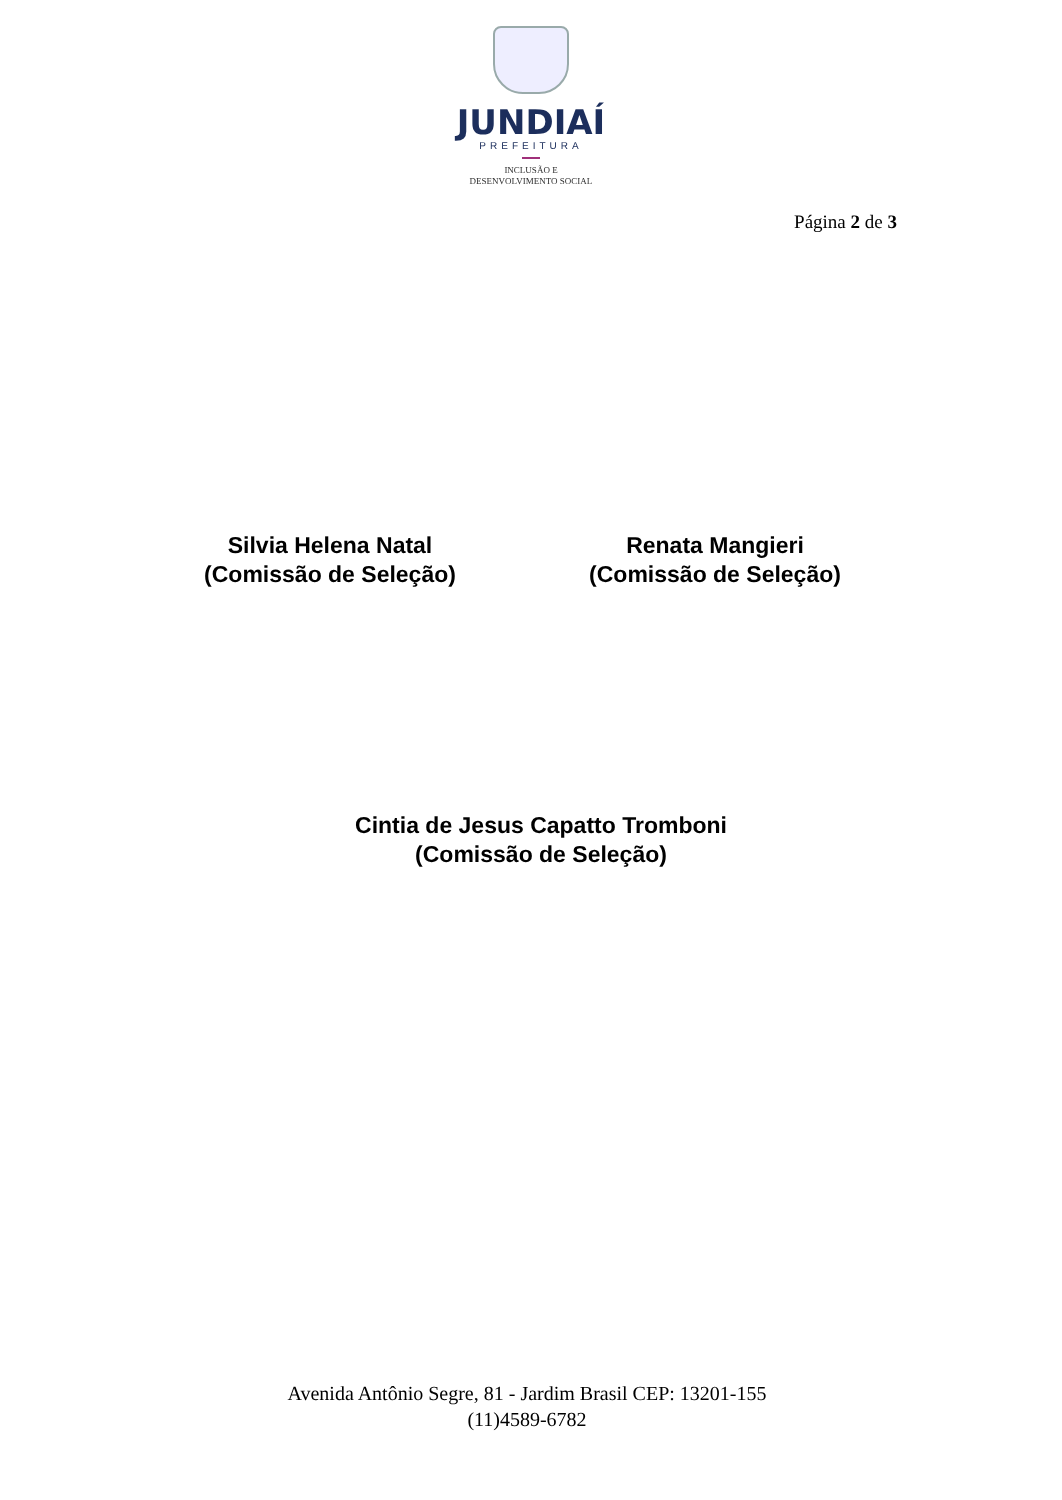JUNDIAÍ
PREFEITURA
INCLUSÃO E
DESENVOLVIMENTO SOCIAL
Página 2 de 3
Silvia Helena Natal
(Comissão de Seleção)
Renata Mangieri
(Comissão de Seleção)
Cintia de Jesus Capatto Tromboni
(Comissão de Seleção)
Avenida Antônio Segre, 81 - Jardim Brasil CEP: 13201-155
(11)4589-6782